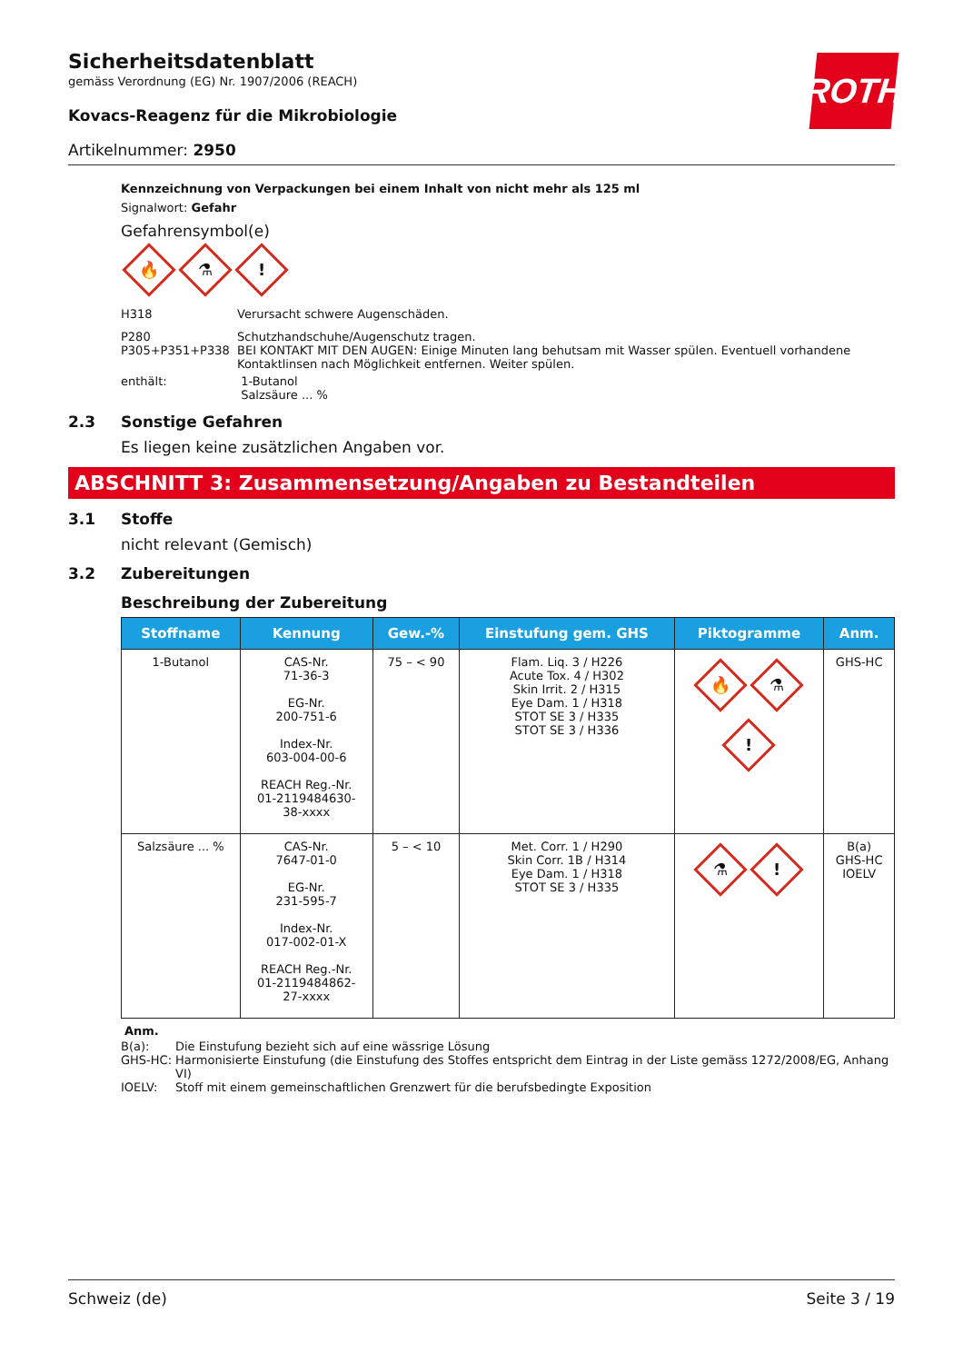ROTH
Sicherheitsdatenblatt
gemäss Verordnung (EG) Nr. 1907/2006 (REACH)
Kovacs-Reagenz für die Mikrobiologie
Artikelnummer: 2950
Kennzeichnung von Verpackungen bei einem Inhalt von nicht mehr als 125 ml
Signalwort: Gefahr
Gefahrensymbol(e)
🔥 ⚗!
H318 Verursacht schwere Augenschäden.
P280 Schutzhandschuhe/Augenschutz tragen.
P305+P351+P338 BEI KONTAKT MIT DEN AUGEN: Einige Minuten lang behutsam mit Wasser spülen. Eventuell vorhandene Kontaktlinsen nach Möglichkeit entfernen. Weiter spülen.
enthält: 1-Butanol
Salzsäure ... %
2.3 Sonstige Gefahren
Es liegen keine zusätzlichen Angaben vor.
ABSCHNITT 3: Zusammensetzung/Angaben zu Bestandteilen
3.1 Stoffe
nicht relevant (Gemisch)
3.2 Zubereitungen
Beschreibung der Zubereitung
| Stoffname | Kennung | Gew.-% | Einstufung gem. GHS | Piktogramme | Anm. |
| --- | --- | --- | --- | --- | --- |
| 1-Butanol | CAS-Nr. 71-36-3 EG-Nr. 200-751-6 Index-Nr. 603-004-00-6 REACH Reg.-Nr. 01-2119484630- 38-xxxx | 75 – < 90 | Flam. Liq. 3 / H226 Acute Tox. 4 / H302 Skin Irrit. 2 / H315 Eye Dam. 1 / H318 STOT SE 3 / H335 STOT SE 3 / H336 | 🔥 ⚗ ! | GHS-HC |
| Salzsäure ... % | CAS-Nr. 7647-01-0 EG-Nr. 231-595-7 Index-Nr. 017-002-01-X REACH Reg.-Nr. 01-2119484862- 27-xxxx | 5 – < 10 | Met. Corr. 1 / H290 Skin Corr. 1B / H314 Eye Dam. 1 / H318 STOT SE 3 / H335 | ⚗ ! | B(a) GHS-HC IOELV |
Anm.
B(a): Die Einstufung bezieht sich auf eine wässrige Lösung
GHS-HC: Harmonisierte Einstufung (die Einstufung des Stoffes entspricht dem Eintrag in der Liste gemäss 1272/2008/EG, Anhang VI)
IOELV: Stoff mit einem gemeinschaftlichen Grenzwert für die berufsbedingte Exposition
Schweiz (de) Seite 3 / 19